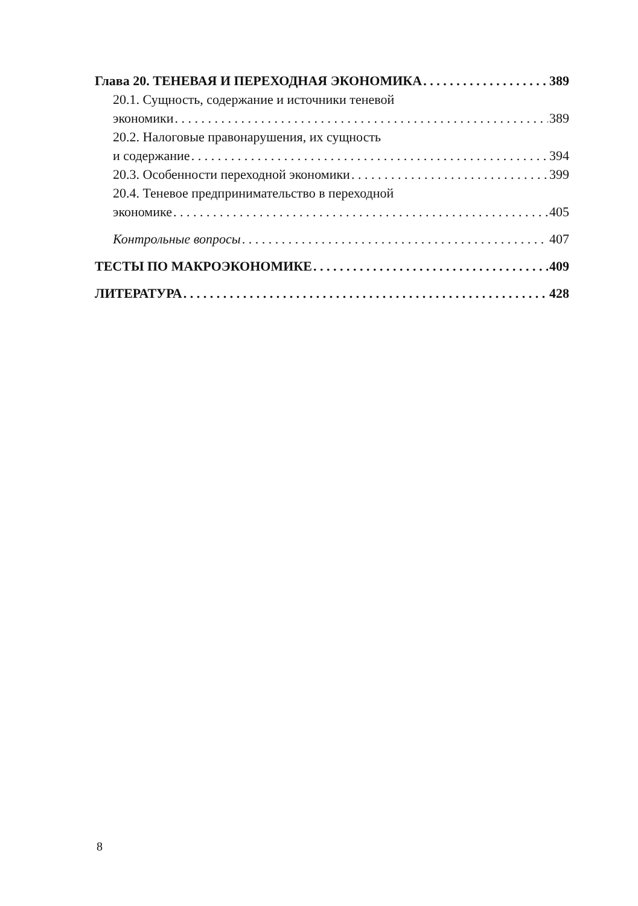Глава 20. ТЕНЕВАЯ И ПЕРЕХОДНАЯ ЭКОНОМИКА 389
20.1. Сущность, содержание и источники теневой
экономики 389
20.2. Налоговые правонарушения, их сущность
и содержание 394
20.3. Особенности переходной экономики 399
20.4. Теневое предпринимательство в переходной
экономике 405
Контрольные вопросы 407
ТЕСТЫ ПО МАКРОЭКОНОМИКЕ 409
ЛИТЕРАТУРА 428
8